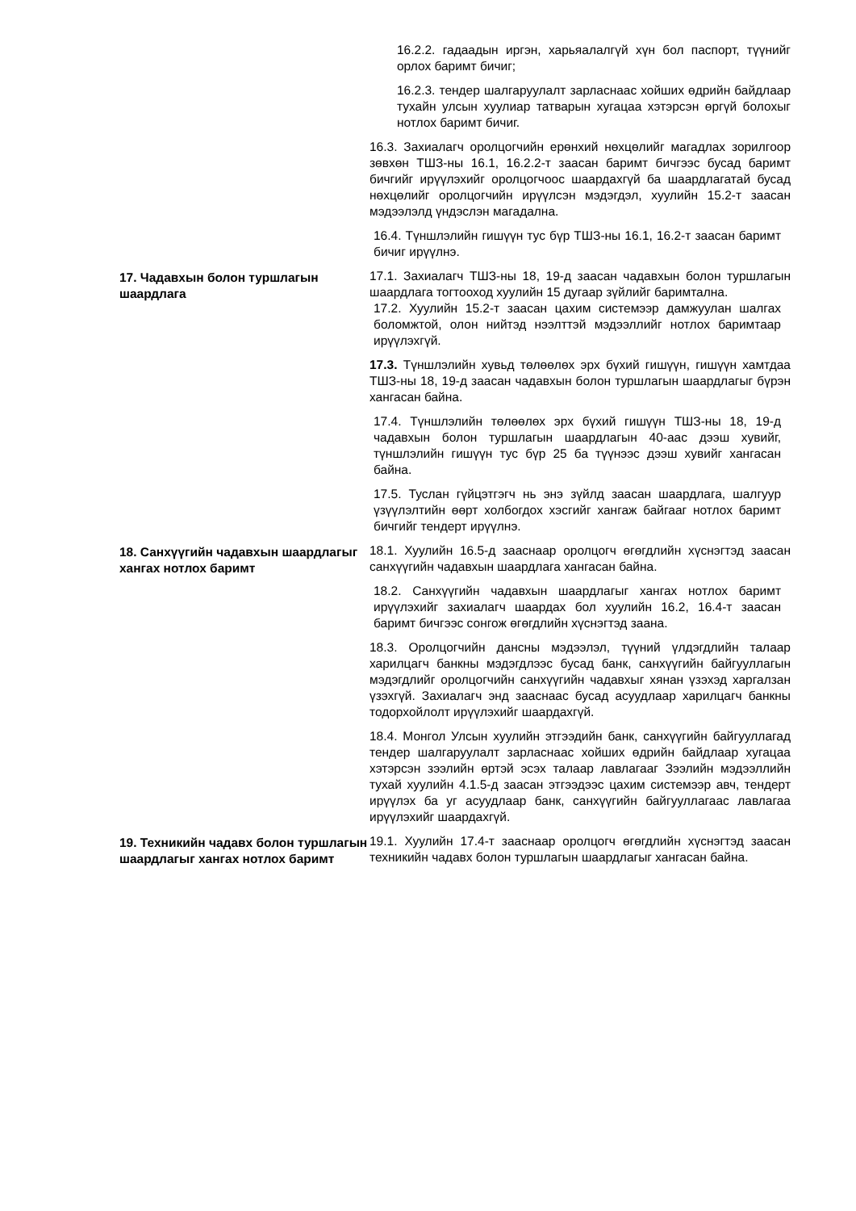16.2.2. гадаадын иргэн, харьяалалгүй хүн бол паспорт, түүнийг орлох баримт бичиг;
16.2.3. тендер шалгаруулалт зарласнаас хойших өдрийн байдлаар тухайн улсын хуулиар татварын хугацаа хэтэрсэн өргүй болохыг нотлох баримт бичиг.
16.3. Захиалагч оролцогчийн ерөнхий нөхцөлийг магадлах зорилгоор зөвхөн ТШЗ-ны 16.1, 16.2.2-т заасан баримт бичгээс бусад баримт бичгийг ирүүлэхийг оролцогчоос шаардахгүй ба шаардлагатай бусад нөхцөлийг оролцогчийн ирүүлсэн мэдэгдэл, хуулийн 15.2-т заасан мэдээлэлд үндэслэн магадална.
16.4. Түншлэлийн гишүүн тус бүр ТШЗ-ны 16.1, 16.2-т заасан баримт бичиг ирүүлнэ.
17. Чадавхын болон туршлагын шаардлага
17.1. Захиалагч ТШЗ-ны 18, 19-д заасан чадавхын болон туршлагын шаардлага тогтооход хуулийн 15 дугаар зүйлийг баримтална.
17.2. Хуулийн 15.2-т заасан цахим системээр дамжуулан шалгах боломжтой, олон нийтэд нээлттэй мэдээллийг нотлох баримтаар ирүүлэхгүй.
17.3. Түншлэлийн хувьд төлөөлөх эрх бүхий гишүүн, гишүүн хамтдаа ТШЗ-ны 18, 19-д заасан чадавхын болон туршлагын шаардлагыг бүрэн хангасан байна.
17.4. Түншлэлийн төлөөлөх эрх бүхий гишүүн ТШЗ-ны 18, 19-д чадавхын болон туршлагын шаардлагын 40-аас дээш хувийг, түншлэлийн гишүүн тус бүр 25 ба түүнээс дээш хувийг хангасан байна.
17.5. Туслан гүйцэтгэгч нь энэ зүйлд заасан шаардлага, шалгуур үзүүлэлтийн өөрт холбогдох хэсгийг хангаж байгааг нотлох баримт бичгийг тендерт ирүүлнэ.
18. Санхүүгийн чадавхын шаардлагыг хангах нотлох баримт
18.1. Хуулийн 16.5-д зааснаар оролцогч өгөгдлийн хүснэгтэд заасан санхүүгийн чадавхын шаардлага хангасан байна.
18.2. Санхүүгийн чадавхын шаардлагыг хангах нотлох баримт ирүүлэхийг захиалагч шаардах бол хуулийн 16.2, 16.4-т заасан баримт бичгээс сонгож өгөгдлийн хүснэгтэд заана.
18.3. Оролцогчийн дансны мэдээлэл, түүний үлдэгдлийн талаар харилцагч банкны мэдэгдлээс бусад банк, санхүүгийн байгууллагын мэдэгдлийг оролцогчийн санхүүгийн чадавхыг хянан үзэхэд харгалзан үзэхгүй. Захиалагч энд зааснаас бусад асуудлаар харилцагч банкны тодорхойлолт ирүүлэхийг шаардахгүй.
18.4. Монгол Улсын хуулийн этгээдийн банк, санхүүгийн байгууллагад тендер шалгаруулалт зарласнаас хойших өдрийн байдлаар хугацаа хэтэрсэн зээлийн өртэй эсэх талаар лавлагааг Зээлийн мэдээллийн тухай хуулийн 4.1.5-д заасан этгээдээс цахим системээр авч, тендерт ирүүлэх ба уг асуудлаар банк, санхүүгийн байгууллагаас лавлагаа ирүүлэхийг шаардахгүй.
19. Техникийн чадавх болон туршлагын шаардлагыг хангах нотлох баримт
19.1. Хуулийн 17.4-т зааснаар оролцогч өгөгдлийн хүснэгтэд заасан техникийн чадавх болон туршлагын шаардлагыг хангасан байна.